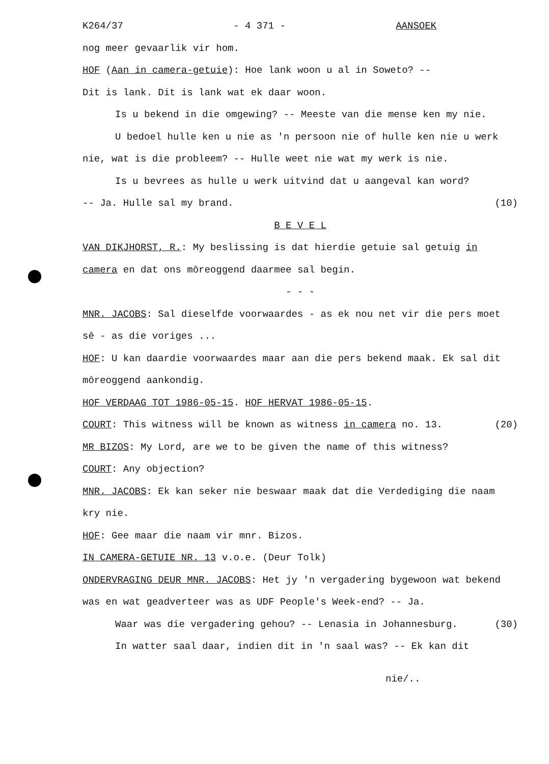K264/37 - 4 371 - AANSOEK
nog meer gevaarlik vir hom.
HOF (Aan in camera-getuie): Hoe lank woon u al in Soweto? --
Dit is lank. Dit is lank wat ek daar woon.
Is u bekend in die omgewing? -- Meeste van die mense ken my nie.
U bedoel hulle ken u nie as 'n persoon nie of hulle ken nie u werk nie, wat is die probleem? -- Hulle weet nie wat my werk is nie.
Is u bevrees as hulle u werk uitvind dat u aangeval kan word?
-- Ja. Hulle sal my brand. (10)
B E V E L
VAN DIKJHORST, R.: My beslissing is dat hierdie getuie sal getuig in camera en dat ons môreoggend daarmee sal begin.
- - -
MNR. JACOBS: Sal dieselfde voorwaardes - as ek nou net vir die pers moet sê - as die voriges ...
HOF: U kan daardie voorwaardes maar aan die pers bekend maak. Ek sal dit môreoggend aankondig.
HOF VERDAAG TOT 1986-05-15. HOF HERVAT 1986-05-15.
COURT: This witness will be known as witness in camera no. 13. (20)
MR BIZOS: My Lord, are we to be given the name of this witness?
COURT: Any objection?
MNR. JACOBS: Ek kan seker nie beswaar maak dat die Verdediging die naam kry nie.
HOF: Gee maar die naam vir mnr. Bizos.
IN CAMERA-GETUIE NR. 13 v.o.e. (Deur Tolk)
ONDERVRAGING DEUR MNR. JACOBS: Het jy 'n vergadering bygewoon wat bekend was en wat geadverteer was as UDF People's Week-end? -- Ja.
Waar was die vergadering gehou? -- Lenasia in Johannesburg. (30)
In watter saal daar, indien dit in 'n saal was? -- Ek kan dit
nie/..